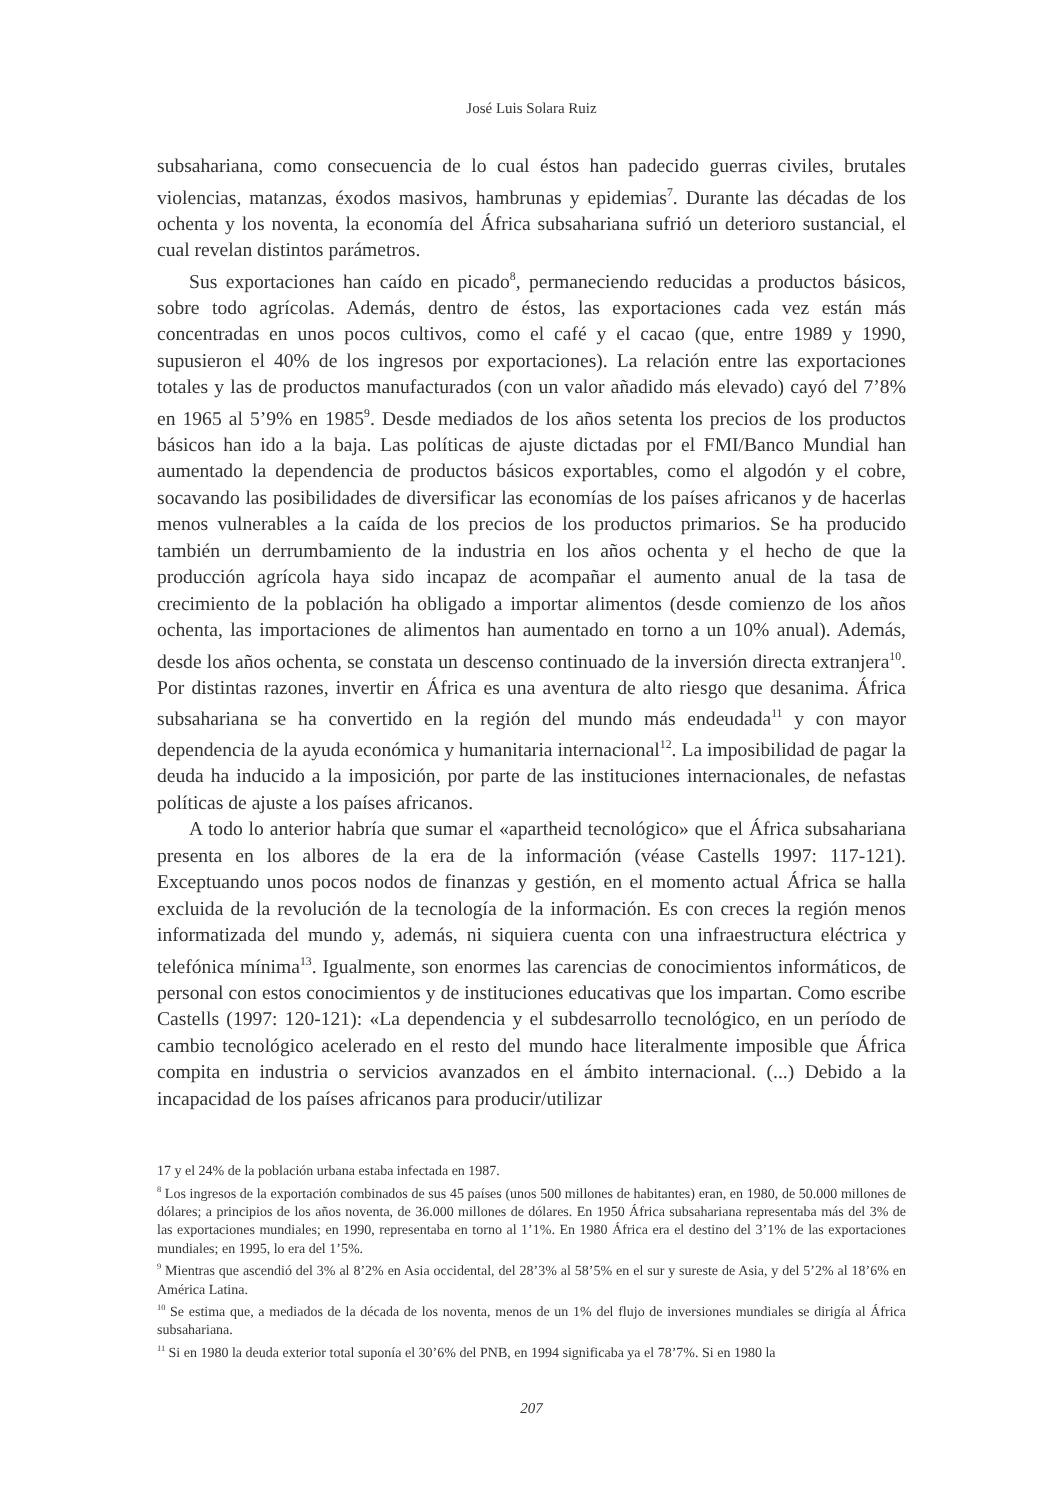José Luis Solara Ruiz
subsahariana, como consecuencia de lo cual éstos han padecido guerras civiles, brutales violencias, matanzas, éxodos masivos, hambrunas y epidemias<sup>7</sup>. Durante las décadas de los ochenta y los noventa, la economía del África subsahariana sufrió un deterioro sustancial, el cual revelan distintos parámetros.
Sus exportaciones han caído en picado<sup>8</sup>, permaneciendo reducidas a productos básicos, sobre todo agrícolas. Además, dentro de éstos, las exportaciones cada vez están más concentradas en unos pocos cultivos, como el café y el cacao (que, entre 1989 y 1990, supusieron el 40% de los ingresos por exportaciones). La relación entre las exportaciones totales y las de productos manufacturados (con un valor añadido más elevado) cayó del 7’8% en 1965 al 5’9% en 1985<sup>9</sup>. Desde mediados de los años setenta los precios de los productos básicos han ido a la baja. Las políticas de ajuste dictadas por el FMI/Banco Mundial han aumentado la dependencia de productos básicos exportables, como el algodón y el cobre, socavando las posibilidades de diversificar las economías de los países africanos y de hacerlas menos vulnerables a la caída de los precios de los productos primarios. Se ha producido también un derrumbamiento de la industria en los años ochenta y el hecho de que la producción agrícola haya sido incapaz de acompañar el aumento anual de la tasa de crecimiento de la población ha obligado a importar alimentos (desde comienzo de los años ochenta, las importaciones de alimentos han aumentado en torno a un 10% anual). Además, desde los años ochenta, se constata un descenso continuado de la inversión directa extranjera<sup>10</sup>. Por distintas razones, invertir en África es una aventura de alto riesgo que desanima. África subsahariana se ha convertido en la región del mundo más endeudada<sup>11</sup> y con mayor dependencia de la ayuda económica y humanitaria internacional<sup>12</sup>. La imposibilidad de pagar la deuda ha inducido a la imposición, por parte de las instituciones internacionales, de nefastas políticas de ajuste a los países africanos.
A todo lo anterior habría que sumar el «apartheid tecnológico» que el África subsahariana presenta en los albores de la era de la información (véase Castells 1997: 117-121). Exceptuando unos pocos nodos de finanzas y gestión, en el momento actual África se halla excluida de la revolución de la tecnología de la información. Es con creces la región menos informatizada del mundo y, además, ni siquiera cuenta con una infraestructura eléctrica y telefónica mínima<sup>13</sup>. Igualmente, son enormes las carencias de conocimientos informáticos, de personal con estos conocimientos y de instituciones educativas que los impartan. Como escribe Castells (1997: 120-121): «La dependencia y el subdesarrollo tecnológico, en un período de cambio tecnológico acelerado en el resto del mundo hace literalmente imposible que África compita en industria o servicios avanzados en el ámbito internacional. (...) Debido a la incapacidad de los países africanos para producir/utilizar
17 y el 24% de la población urbana estaba infectada en 1987.
<sup>8</sup> Los ingresos de la exportación combinados de sus 45 países (unos 500 millones de habitantes) eran, en 1980, de 50.000 millones de dólares; a principios de los años noventa, de 36.000 millones de dólares. En 1950 África subsahariana representaba más del 3% de las exportaciones mundiales; en 1990, representaba en torno al 1’1%. En 1980 África era el destino del 3’1% de las exportaciones mundiales; en 1995, lo era del 1’5%.
<sup>9</sup> Mientras que ascendió del 3% al 8’2% en Asia occidental, del 28’3% al 58’5% en el sur y sureste de Asia, y del 5’2% al 18’6% en América Latina.
<sup>10</sup> Se estima que, a mediados de la década de los noventa, menos de un 1% del flujo de inversiones mundiales se dirigía al África subsahariana.
<sup>11</sup> Si en 1980 la deuda exterior total suponía el 30’6% del PNB, en 1994 significaba ya el 78’7%. Si en 1980 la
207